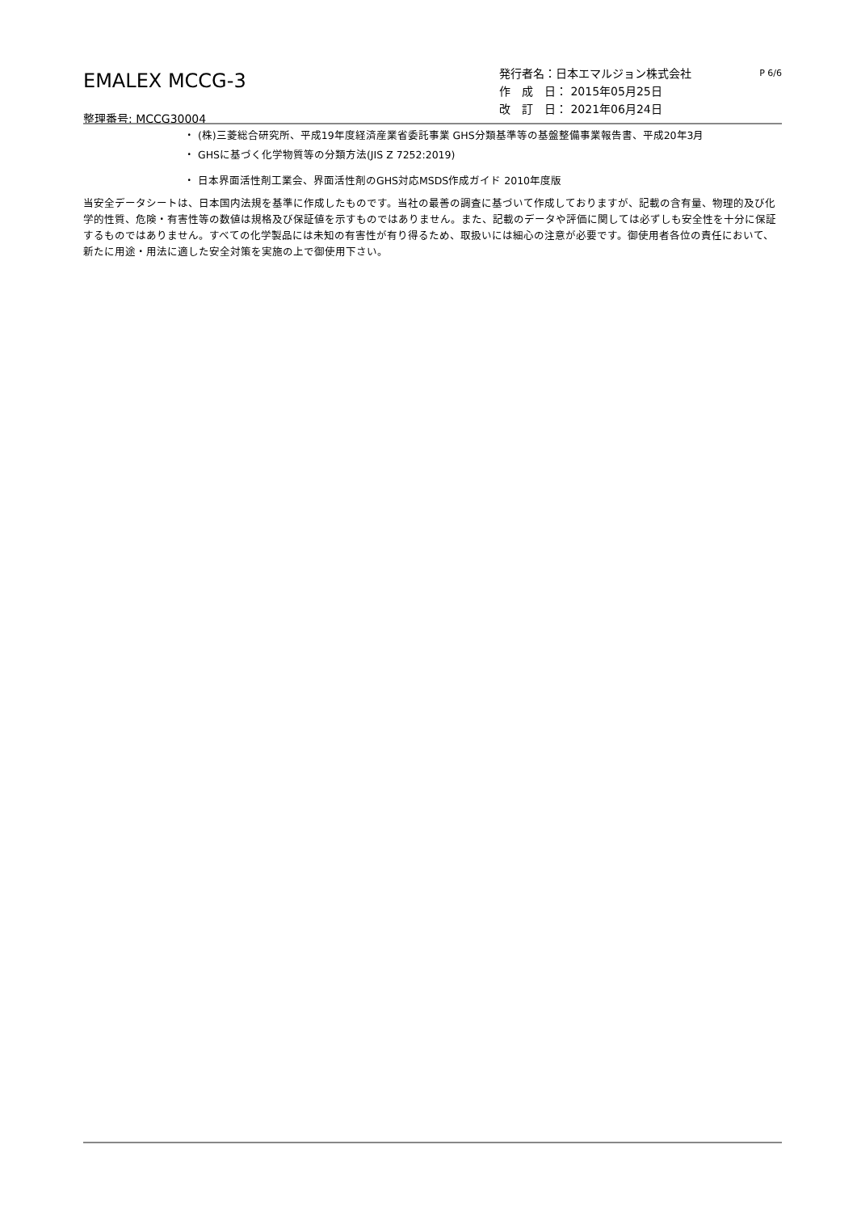EMALEX MCCG-3
整理番号: MCCG30004
発行者名：日本エマルジョン株式会社 P 6/6
作　成　日： 2015年05月25日
改　訂　日： 2021年06月24日
・ (株)三菱総合研究所、平成19年度経済産業省委託事業 GHS分類基準等の基盤整備事業報告書、平成20年3月
・ GHSに基づく化学物質等の分類方法(JIS Z 7252:2019)
・ 日本界面活性剤工業会、界面活性剤のGHS対応MSDS作成ガイド 2010年度版
当安全データシートは、日本国内法規を基準に作成したものです。当社の最善の調査に基づいて作成しておりますが、記載の含有量、物理的及び化学的性質、危険・有害性等の数値は規格及び保証値を示すものではありません。また、記載のデータや評価に関しては必ずしも安全性を十分に保証するものではありません。すべての化学製品には未知の有害性が有り得るため、取扱いには細心の注意が必要です。御使用者各位の責任において、新たに用途・用法に適した安全対策を実施の上で御使用下さい。